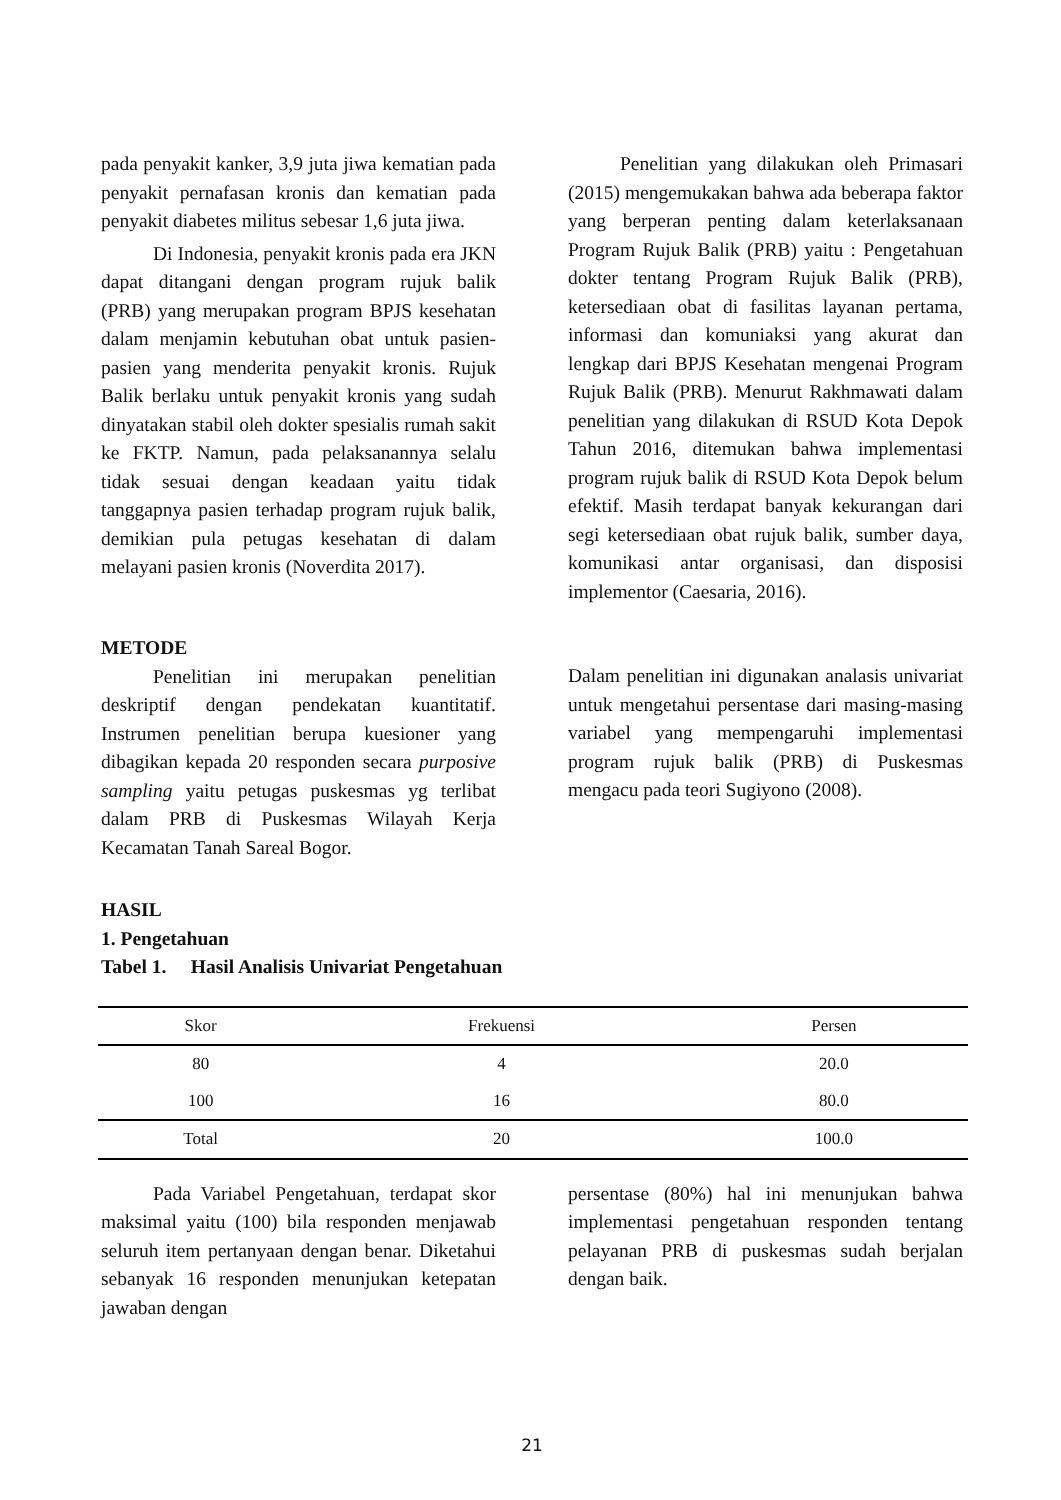pada penyakit kanker, 3,9 juta jiwa kematian pada penyakit pernafasan kronis dan kematian pada penyakit diabetes militus sebesar 1,6 juta jiwa.
Di Indonesia, penyakit kronis pada era JKN dapat ditangani dengan program rujuk balik (PRB) yang merupakan program BPJS kesehatan dalam menjamin kebutuhan obat untuk pasien-pasien yang menderita penyakit kronis. Rujuk Balik berlaku untuk penyakit kronis yang sudah dinyatakan stabil oleh dokter spesialis rumah sakit ke FKTP. Namun, pada pelaksanannya selalu tidak sesuai dengan keadaan yaitu tidak tanggapnya pasien terhadap program rujuk balik, demikian pula petugas kesehatan di dalam melayani pasien kronis (Noverdita 2017).
Penelitian yang dilakukan oleh Primasari (2015) mengemukakan bahwa ada beberapa faktor yang berperan penting dalam keterlaksanaan Program Rujuk Balik (PRB) yaitu : Pengetahuan dokter tentang Program Rujuk Balik (PRB), ketersediaan obat di fasilitas layanan pertama, informasi dan komuniaksi yang akurat dan lengkap dari BPJS Kesehatan mengenai Program Rujuk Balik (PRB). Menurut Rakhmawati dalam penelitian yang dilakukan di RSUD Kota Depok Tahun 2016, ditemukan bahwa implementasi program rujuk balik di RSUD Kota Depok belum efektif. Masih terdapat banyak kekurangan dari segi ketersediaan obat rujuk balik, sumber daya, komunikasi antar organisasi, dan disposisi implementor (Caesaria, 2016).
METODE
Penelitian ini merupakan penelitian deskriptif dengan pendekatan kuantitatif. Instrumen penelitian berupa kuesioner yang dibagikan kepada 20 responden secara purposive sampling yaitu petugas puskesmas yg terlibat dalam PRB di Puskesmas Wilayah Kerja Kecamatan Tanah Sareal Bogor.
Dalam penelitian ini digunakan analasis univariat untuk mengetahui persentase dari masing-masing variabel yang mempengaruhi implementasi program rujuk balik (PRB) di Puskesmas mengacu pada teori Sugiyono (2008).
HASIL
1. Pengetahuan
Tabel 1. Hasil Analisis Univariat Pengetahuan
| Skor | Frekuensi | Persen |
| --- | --- | --- |
| 80 | 4 | 20.0 |
| 100 | 16 | 80.0 |
| Total | 20 | 100.0 |
Pada Variabel Pengetahuan, terdapat skor maksimal yaitu (100) bila responden menjawab seluruh item pertanyaan dengan benar. Diketahui sebanyak 16 responden menunjukan ketepatan jawaban dengan
persentase (80%) hal ini menunjukan bahwa implementasi pengetahuan responden tentang pelayanan PRB di puskesmas sudah berjalan dengan baik.
21